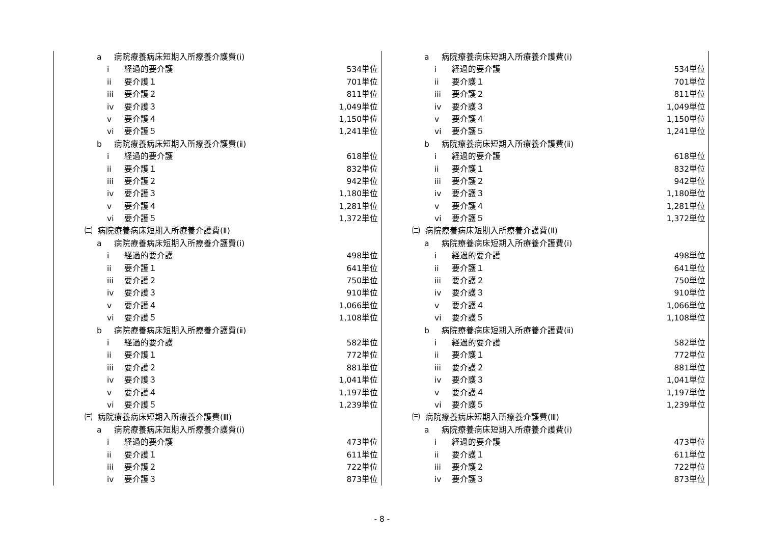a 病院療養病床短期入所療養介護費(ⅰ)
i 経過的要介護 534単位
ii 要介護１ 701単位
iii 要介護２ 811単位
iv 要介護３ 1,049単位
v 要介護４ 1,150単位
vi 要介護５ 1,241単位
b 病院療養病床短期入所療養介護費(ⅱ)
i 経過的要介護 618単位
ii 要介護１ 832単位
iii 要介護２ 942単位
iv 要介護３ 1,180単位
v 要介護４ 1,281単位
vi 要介護５ 1,372単位
㈡ 病院療養病床短期入所療養介護費(Ⅱ)
a 病院療養病床短期入所療養介護費(ⅰ)
i 経過的要介護 498単位
ii 要介護１ 641単位
iii 要介護２ 750単位
iv 要介護３ 910単位
v 要介護４ 1,066単位
vi 要介護５ 1,108単位
b 病院療養病床短期入所療養介護費(ⅱ)
i 経過的要介護 582単位
ii 要介護１ 772単位
iii 要介護２ 881単位
iv 要介護３ 1,041単位
v 要介護４ 1,197単位
vi 要介護５ 1,239単位
㈢ 病院療養病床短期入所療養介護費(Ⅲ)
a 病院療養病床短期入所療養介護費(ⅰ)
i 経過的要介護 473単位
ii 要介護１ 611単位
iii 要介護２ 722単位
iv 要介護３ 873単位
a 病院療養病床短期入所療養介護費(ⅰ)
i 経過的要介護 534単位
ii 要介護１ 701単位
iii 要介護２ 811単位
iv 要介護３ 1,049単位
v 要介護４ 1,150単位
vi 要介護５ 1,241単位
b 病院療養病床短期入所療養介護費(ⅱ)
i 経過的要介護 618単位
ii 要介護１ 832単位
iii 要介護２ 942単位
iv 要介護３ 1,180単位
v 要介護４ 1,281単位
vi 要介護５ 1,372単位
㈡ 病院療養病床短期入所療養介護費(Ⅱ)
a 病院療養病床短期入所療養介護費(ⅰ)
i 経過的要介護 498単位
ii 要介護１ 641単位
iii 要介護２ 750単位
iv 要介護３ 910単位
v 要介護４ 1,066単位
vi 要介護５ 1,108単位
b 病院療養病床短期入所療養介護費(ⅱ)
i 経過的要介護 582単位
ii 要介護１ 772単位
iii 要介護２ 881単位
iv 要介護３ 1,041単位
v 要介護４ 1,197単位
vi 要介護５ 1,239単位
㈢ 病院療養病床短期入所療養介護費(Ⅲ)
a 病院療養病床短期入所療養介護費(ⅰ)
i 経過的要介護 473単位
ii 要介護１ 611単位
iii 要介護２ 722単位
iv 要介護３ 873単位
- 8 -